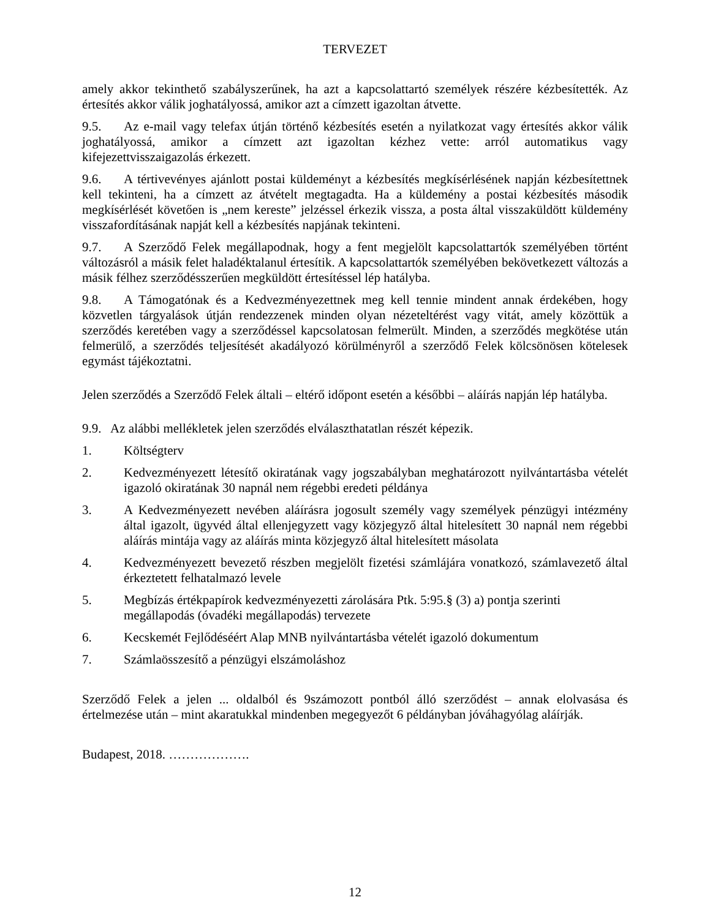TERVEZET
amely akkor tekinthető szabályszerűnek, ha azt a kapcsolattartó személyek részére kézbesítették. Az értesítés akkor válik joghatályossá, amikor azt a címzett igazoltan átvette.
9.5. Az e-mail vagy telefax útján történő kézbesítés esetén a nyilatkozat vagy értesítés akkor válik joghatályossá, amikor a címzett azt igazoltan kézhez vette: arról automatikus vagy kifejezettvisszaigazolás érkezett.
9.6. A tértivevényes ajánlott postai küldeményt a kézbesítés megkísérlésének napján kézbesítettnek kell tekinteni, ha a címzett az átvételt megtagadta. Ha a küldemény a postai kézbesítés második megkísérlését követően is „nem kereste” jelzéssel érkezik vissza, a posta által visszaküldött küldemény visszafordításának napját kell a kézbesítés napjának tekinteni.
9.7. A Szerződő Felek megállapodnak, hogy a fent megjelölt kapcsolattartók személyében történt változásról a másik felet haladéktalanul értesítik. A kapcsolattartók személyében bekövetkezett változás a másik félhez szerződésszerűen megküldött értesítéssel lép hatályba.
9.8. A Támogatónak és a Kedvezményezettnek meg kell tennie mindent annak érdekében, hogy közvetlen tárgyalások útján rendezzenek minden olyan nézeteltérést vagy vitát, amely közöttük a szerződés keretében vagy a szerződéssel kapcsolatosan felmerült. Minden, a szerződés megkötése után felmerülő, a szerződés teljesítését akadályozó körülményről a szerződő Felek kölcsönösen kötelesek egymást tájékoztatni.
Jelen szerződés a Szerződő Felek általi – eltérő időpont esetén a későbbi – aláírás napján lép hatályba.
9.9. Az alábbi mellékletek jelen szerződés elválaszthatatlan részét képezik.
1. Költségterv
2. Kedvezményezett létesítő okiratának vagy jogszabályban meghatározott nyilvántartásba vételét igazoló okiratának 30 napnál nem régebbi eredeti példánya
3. A Kedvezményezett nevében aláírásra jogosult személy vagy személyek pénzügyi intézmény által igazolt, ügyvéd által ellenjegyzett vagy közjegyző által hitelesített 30 napnál nem régebbi aláírás mintája vagy az aláírás minta közjegyző által hitelesített másolata
4. Kedvezményezett bevezető részben megjelölt fizetési számlájára vonatkozó, számlavezető által érkeztetett felhatalmazó levele
5. Megbízás értékpapírok kedvezményezetti zárolására Ptk. 5:95.§ (3) a) pontja szerinti megállapodás (óvadéki megállapodás) tervezete
6. Kecskemét Fejlődéséért Alap MNB nyilvántartásba vételét igazoló dokumentum
7. Számlaösszesítő a pénzügyi elszámoláshoz
Szerződő Felek a jelen ... oldalból és 9számozott pontból álló szerződést – annak elolvasása és értelmezése után – mint akaratukkal mindenben megegyezőt 6 példányban jóváhagyólag aláírják.
Budapest, 2018. ……………….
12